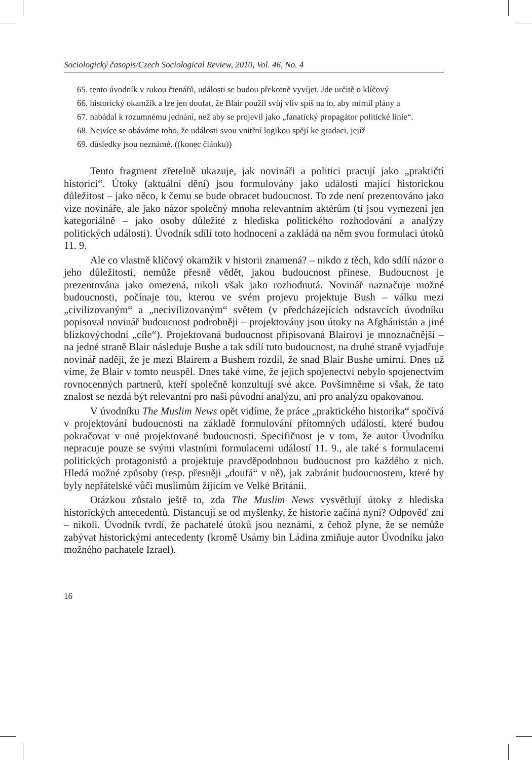Sociologický časopis/Czech Sociological Review, 2010, Vol. 46, No. 4
65. tento úvodník v rukou čtenářů, události se budou překotně vyvíjet. Jde určitě o klíčový
66. historický okamžik a lze jen doufat, že Blair použil svůj vliv spíš na to, aby mírnil plány a
67. nabádal k rozumnému jednání, než aby se projevil jako „fanatický propagátor politické linie“.
68. Nejvíce se obáváme toho, že události svou vnitřní logikou spějí ke gradaci, jejíž
69. důsledky jsou neznámé. ((konec článku))
Tento fragment zřetelně ukazuje, jak novináři a politici pracují jako „praktičtí historici“. Útoky (aktuální dění) jsou formulovány jako události mající historickou důležitost – jako něco, k čemu se bude obracet budoucnost. To zde není prezentováno jako vize novináře, ale jako názor společný mnoha relevantním aktérům (ti jsou vymezeni jen kategoriálně – jako osoby důležité z hlediska politického rozhodování a analýzy politických události). Úvodník sdílí toto hodnocení a zakládá na něm svou formulaci útoků 11. 9.
Ale co vlastně klíčový okamžik v historii znamená? – nikdo z těch, kdo sdílí názor o jeho důležitosti, nemůže přesně vědět, jakou budoucnost přinese. Budoucnost je prezentována jako omezená, nikoli však jako rozhodnutá. Novinář naznačuje možné budoucnosti, počínaje tou, kterou ve svém projevu projektuje Bush – válku mezi „civilizovaným“ a „necivilizovaným“ světem (v předcházejících odstavcích úvodníku popisoval novinář budoucnost podrobněji – projektovány jsou útoky na Afghánistán a jiné blízkovýchodní „cíle“). Projektovaná budoucnost připisovaná Blairovi je mnoznačnější – na jedné straně Blair následuje Bushe a tak sdílí tuto budoucnost, na druhé straně vyjadřuje novinář naději, že je mezi Blairem a Bushem rozdíl, že snad Blair Bushe umírní. Dnes už víme, že Blair v tomto neuspěl. Dnes také víme, že jejich spojenectví nebylo spojenectvím rovnocenných partnerů, kteří společně konzultují své akce. Povšimněme si však, že tato znalost se nezdá být relevantní pro naši původní analýzu, ani pro analýzu opakovanou.
V úvodníku The Muslim News opět vidíme, že práce „praktického historika“ spočívá v projektování budoucnosti na základě formulování přítomných událostí, které budou pokračovat v oné projektované budoucnosti. Specifičnost je v tom, že autor Úvodníku nepracuje pouze se svými vlastními formulacemi událostí 11. 9., ale také s formulacemi politických protagonistů a projektuje pravděpodobnou budoucnost pro každého z nich. Hledá možné způsoby (resp. přesněji „doufá“ v ně), jak zabránit budoucnostem, které by byly nepřátelské vůči muslimům žijícím ve Velké Británii.
Otázkou zůstalo ještě to, zda The Muslim News vysvětlují útoky z hlediska historických antecedentů. Distancují se od myšlenky, že historie začíná nyní? Odpověď zní – nikoli. Úvodník tvrdí, že pachatelé útoků jsou neznámí, z čehož plyne, že se nemůže zabývat historickými antecedenty (kromě Usámy bin Ládina zmiňuje autor Úvodníku jako možného pachatele Izrael).
16